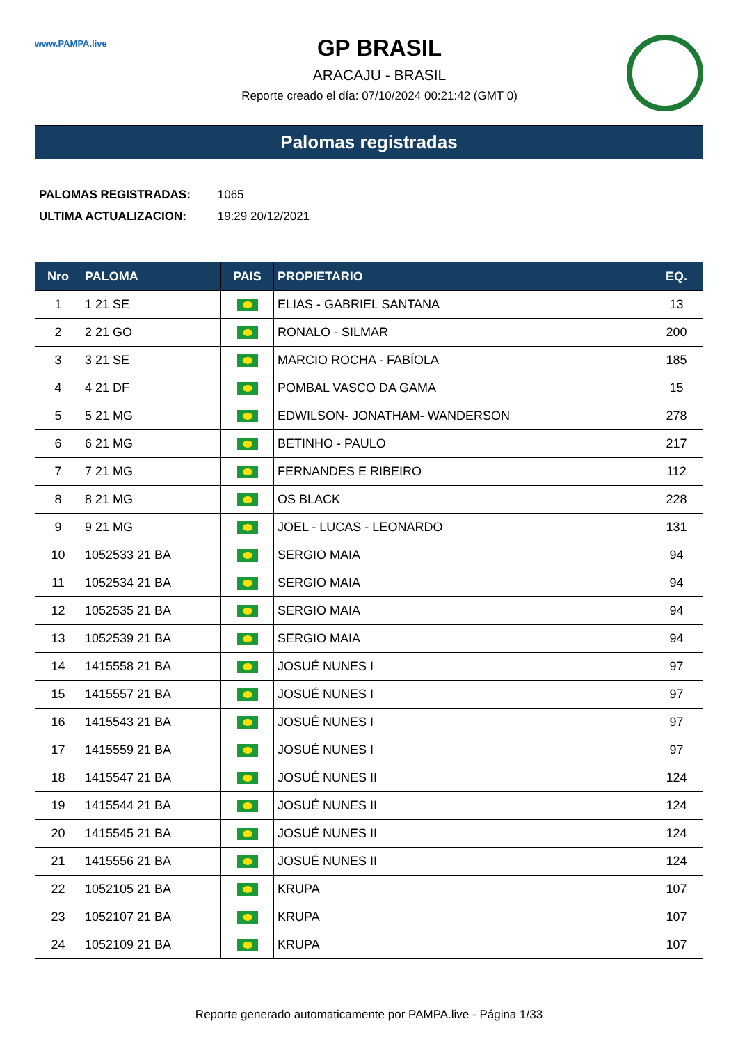www.PAMPA.live
GP BRASIL
ARACAJU - BRASIL
Reporte creado el día: 07/10/2024 00:21:42 (GMT 0)
Palomas registradas
PALOMAS REGISTRADAS: 1065
ULTIMA ACTUALIZACION: 19:29 20/12/2021
| Nro | PALOMA | PAIS | PROPIETARIO | EQ. |
| --- | --- | --- | --- | --- |
| 1 | 1 21 SE | | ELIAS - GABRIEL SANTANA | 13 |
| 2 | 2 21 GO | | RONALO - SILMAR | 200 |
| 3 | 3 21 SE | | MARCIO ROCHA - FABÍOLA | 185 |
| 4 | 4 21 DF | | POMBAL VASCO DA GAMA | 15 |
| 5 | 5 21 MG | | EDWILSON- JONATHAM- WANDERSON | 278 |
| 6 | 6 21 MG | | BETINHO - PAULO | 217 |
| 7 | 7 21 MG | | FERNANDES E RIBEIRO | 112 |
| 8 | 8 21 MG | | OS BLACK | 228 |
| 9 | 9 21 MG | | JOEL - LUCAS - LEONARDO | 131 |
| 10 | 1052533 21 BA | | SERGIO MAIA | 94 |
| 11 | 1052534 21 BA | | SERGIO MAIA | 94 |
| 12 | 1052535 21 BA | | SERGIO MAIA | 94 |
| 13 | 1052539 21 BA | | SERGIO MAIA | 94 |
| 14 | 1415558 21 BA | | JOSUÉ NUNES I | 97 |
| 15 | 1415557 21 BA | | JOSUÉ NUNES I | 97 |
| 16 | 1415543 21 BA | | JOSUÉ NUNES I | 97 |
| 17 | 1415559 21 BA | | JOSUÉ NUNES I | 97 |
| 18 | 1415547 21 BA | | JOSUÉ NUNES II | 124 |
| 19 | 1415544 21 BA | | JOSUÉ NUNES II | 124 |
| 20 | 1415545 21 BA | | JOSUÉ NUNES II | 124 |
| 21 | 1415556 21 BA | | JOSUÉ NUNES II | 124 |
| 22 | 1052105 21 BA | | KRUPA | 107 |
| 23 | 1052107 21 BA | | KRUPA | 107 |
| 24 | 1052109 21 BA | | KRUPA | 107 |
Reporte generado automaticamente por PAMPA.live - Página 1/33